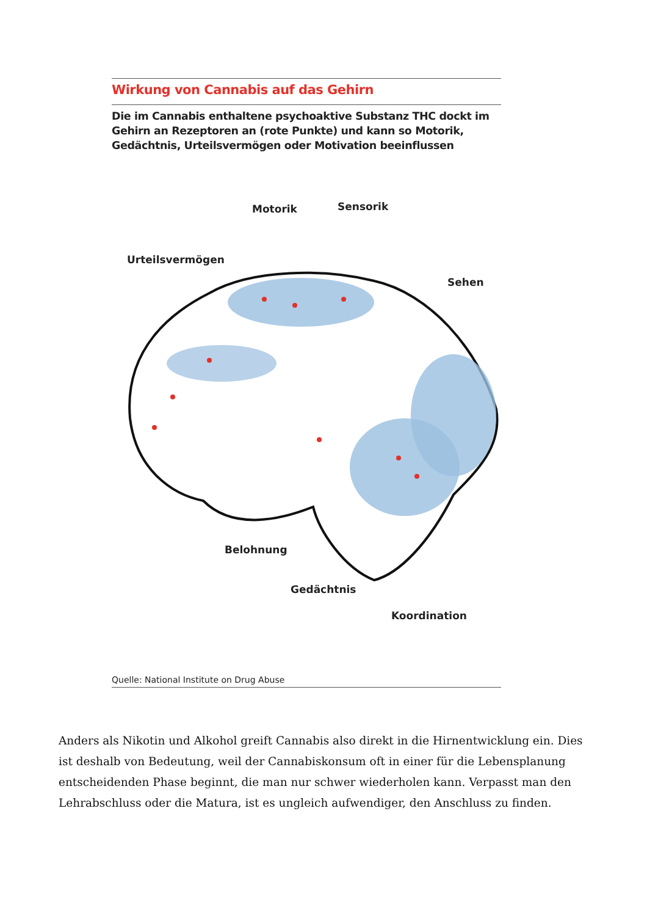Wirkung von Cannabis auf das Gehirn
Die im Cannabis enthaltene psychoaktive Substanz THC dockt im Gehirn an Rezeptoren an (rote Punkte) und kann so Motorik, Gedächtnis, Urteilsvermögen oder Motivation beeinflussen
Motorik Sensorik
Urteilsvermögen
Sehen
Belohnung
Gedächtnis
Koordination
Quelle: National Institute on Drug Abuse
Anders als Nikotin und Alkohol greift Cannabis also direkt in die Hirnentwicklung ein. Dies ist deshalb von Bedeutung, weil der Cannabiskonsum oft in einer für die Lebens­planung entscheidenden Phase beginnt, die man nur schwer wiederholen kann. Ver­passt man den Lehrabschluss oder die Matura, ist es ungleich aufwendiger, den Anschluss zu finden.